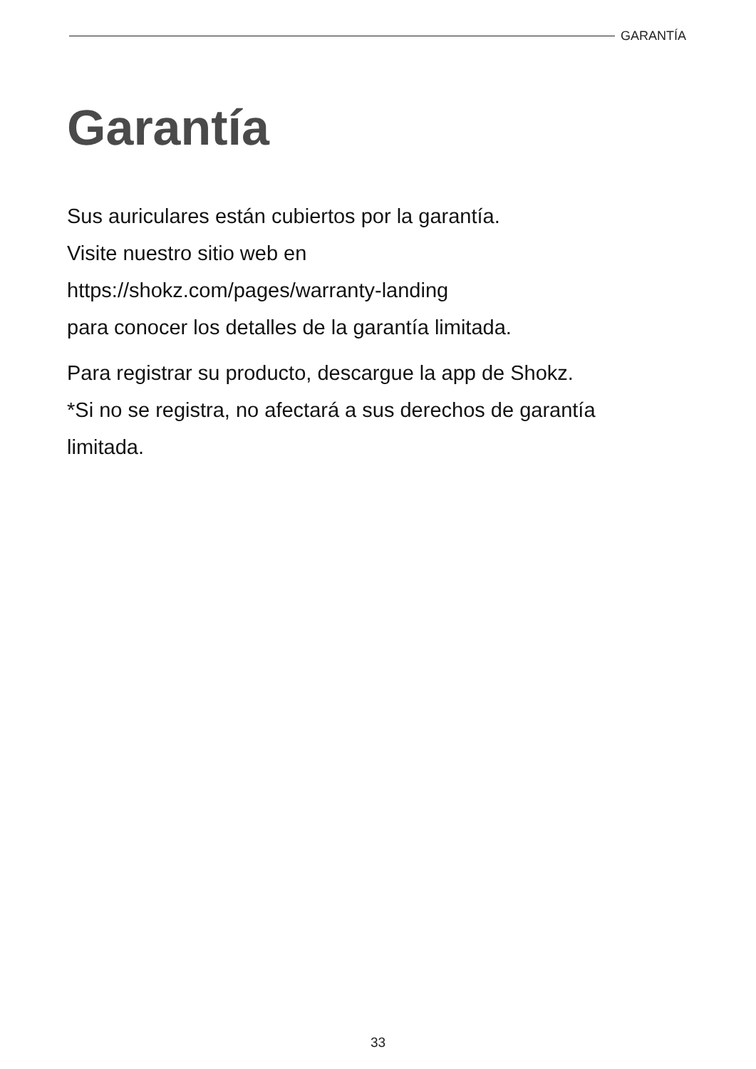GARANTÍA
Garantía
Sus auriculares están cubiertos por la garantía.
Visite nuestro sitio web en
https://shokz.com/pages/warranty-landing
para conocer los detalles de la garantía limitada.
Para registrar su producto, descargue la app de Shokz.
*Si no se registra, no afectará a sus derechos de garantía
limitada.
33